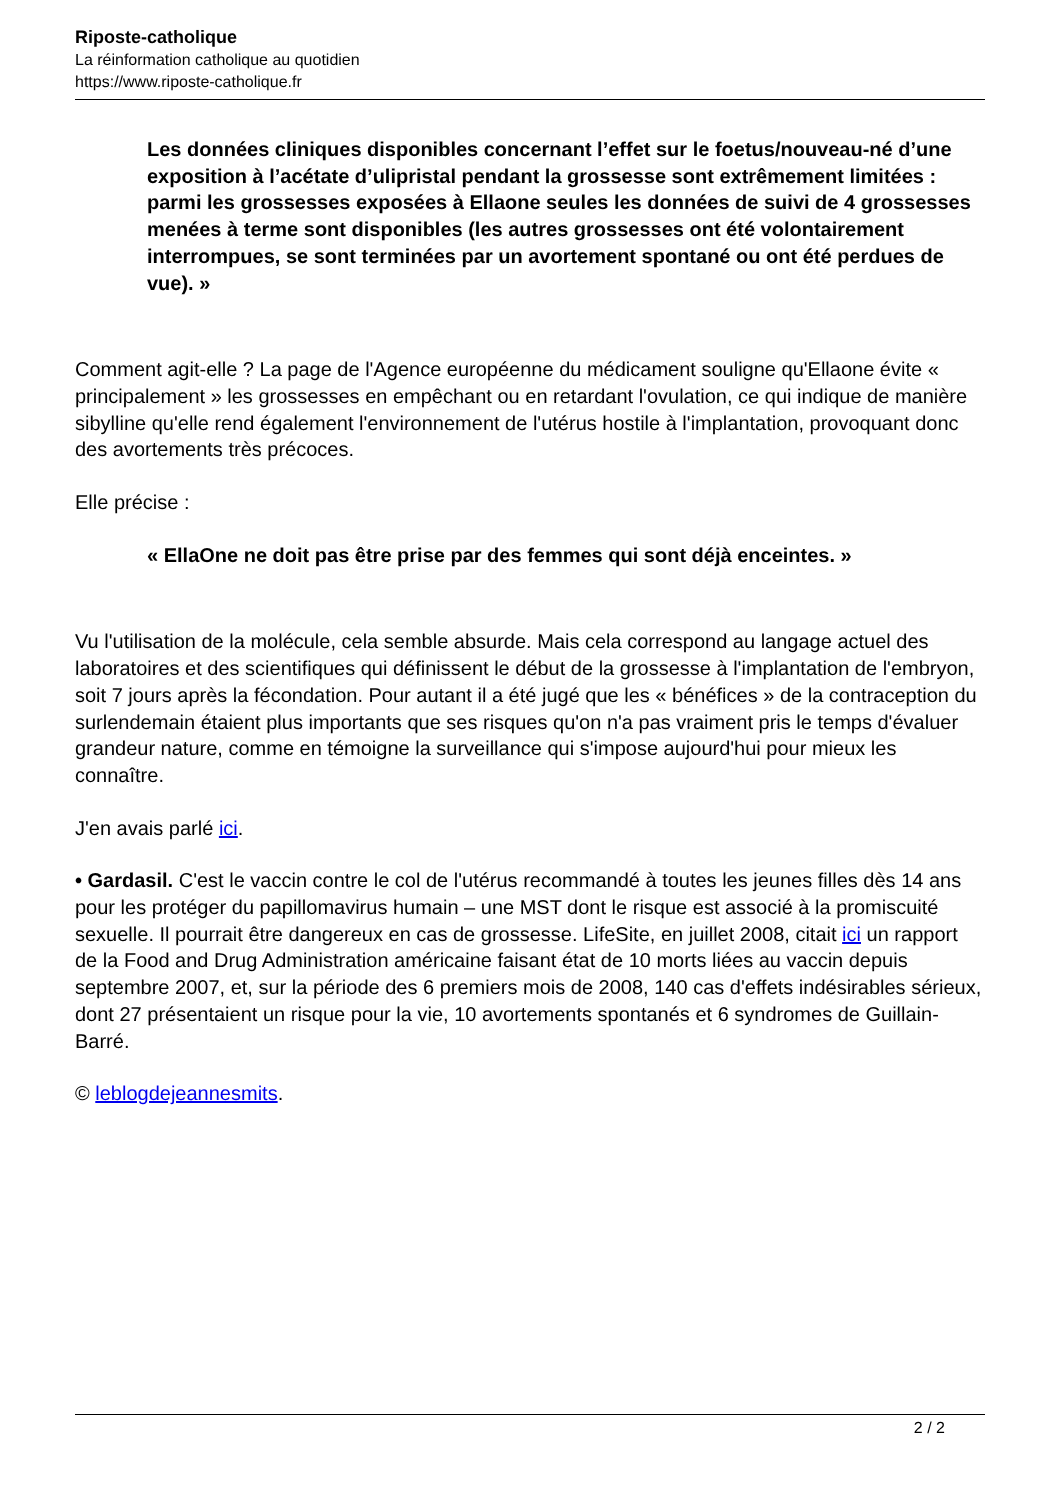Riposte-catholique
La réinformation catholique au quotidien
https://www.riposte-catholique.fr
Les données cliniques disponibles concernant l’effet sur le foetus/nouveau-né d’une exposition à l’acétate d’ulipristal pendant la grossesse sont extrêmement limitées : parmi les grossesses exposées à Ellaone seules les données de suivi de 4 grossesses menées à terme sont disponibles (les autres grossesses ont été volontairement interrompues, se sont terminées par un avortement spontané ou ont été perdues de vue). »
Comment agit-elle ? La page de l'Agence européenne du médicament souligne qu'Ellaone évite « principalement » les grossesses en empêchant ou en retardant l'ovulation, ce qui indique de manière sibylline qu'elle rend également l'environnement de l'utérus hostile à l'implantation, provoquant donc des avortements très précoces.
Elle précise :
« EllaOne ne doit pas être prise par des femmes qui sont déjà enceintes. »
Vu l'utilisation de la molécule, cela semble absurde. Mais cela correspond au langage actuel des laboratoires et des scientifiques qui définissent le début de la grossesse à l'implantation de l'embryon, soit 7 jours après la fécondation. Pour autant il a été jugé que les « bénéfices » de la contraception du surlendemain étaient plus importants que ses risques qu'on n'a pas vraiment pris le temps d'évaluer grandeur nature, comme en témoigne la surveillance qui s'impose aujourd'hui pour mieux les connaître.
J'en avais parlé ici.
• Gardasil. C'est le vaccin contre le col de l'utérus recommandé à toutes les jeunes filles dès 14 ans pour les protéger du papillomavirus humain – une MST dont le risque est associé à la promiscuité sexuelle. Il pourrait être dangereux en cas de grossesse. LifeSite, en juillet 2008, citait ici un rapport de la Food and Drug Administration américaine faisant état de 10 morts liées au vaccin depuis septembre 2007, et, sur la période des 6 premiers mois de 2008, 140 cas d'effets indésirables sérieux, dont 27 présentaient un risque pour la vie, 10 avortements spontanés et 6 syndromes de Guillain-Barré.
© leblogdejeannesmits.
2 / 2